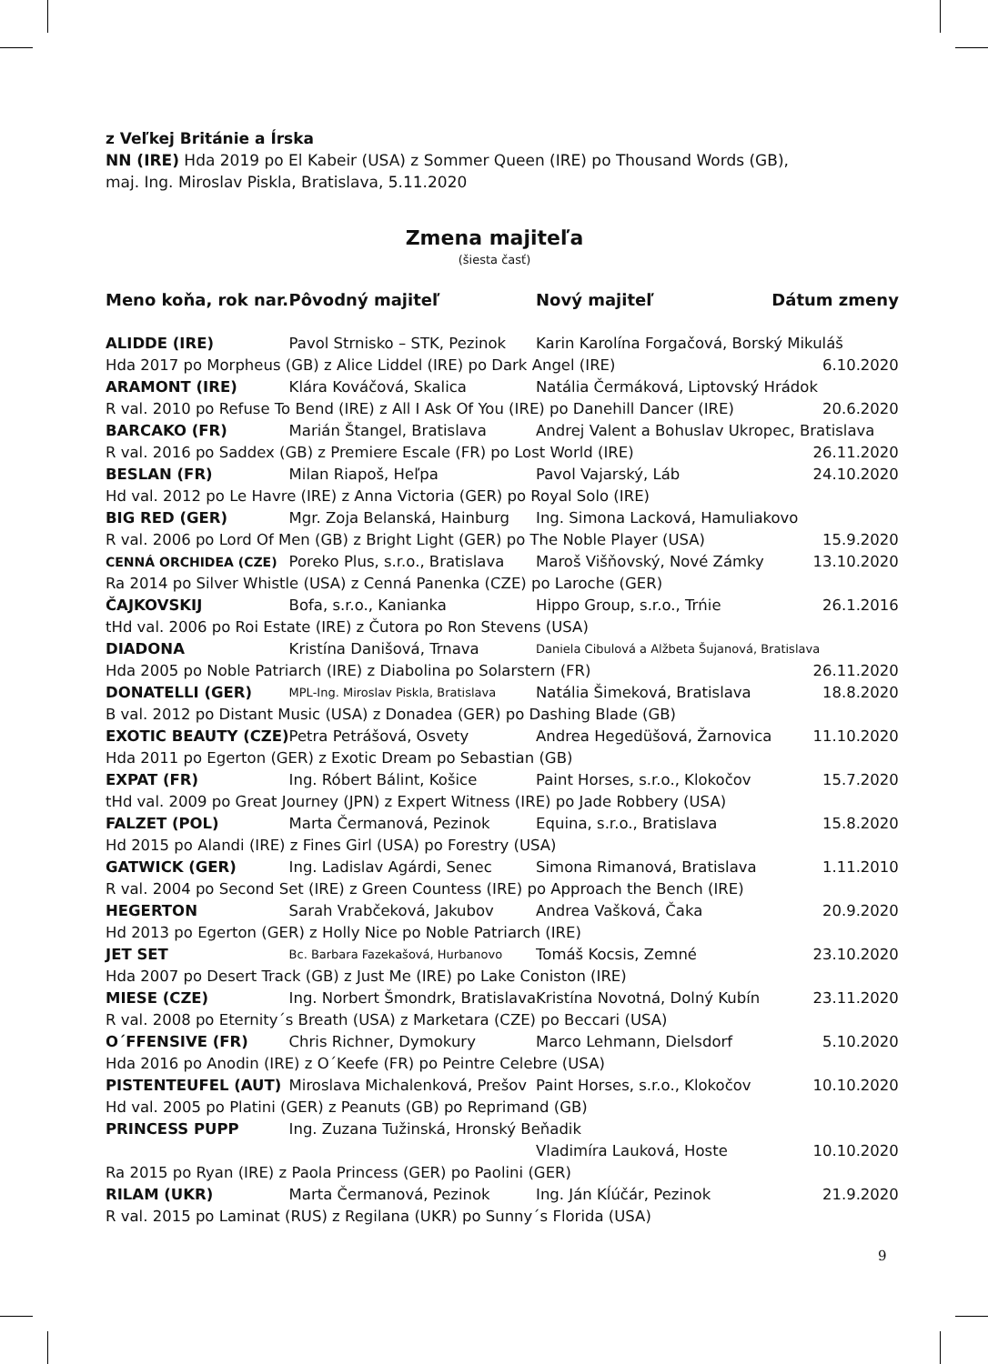z Veľkej Británie a Írska
NN (IRE) Hda 2019 po El Kabeir (USA) z Sommer Queen (IRE) po Thousand Words (GB),
maj. Ing. Miroslav Piskla, Bratislava, 5.11.2020
Zmena majiteľa
(šiesta časť)
| Meno koňa, rok nar. | Pôvodný majiteľ | Nový majiteľ | Dátum zmeny |
| --- | --- | --- | --- |
| ALIDDE (IRE) | Pavol Strnisko – STK, Pezinok | Karin Karolína Forgačová, Borský Mikuláš | |
| Hda 2017 po Morpheus (GB) z Alice Liddel (IRE) po Dark Angel (IRE) | | | 6.10.2020 |
| ARAMONT (IRE) | Klára Kováčová, Skalica | Natália Čermáková, Liptovský Hrádok | |
| R val. 2010 po Refuse To Bend (IRE) z All I Ask Of You (IRE) po Danehill Dancer (IRE) | | | 20.6.2020 |
| BARCAKO (FR) | Marián Štangel, Bratislava | Andrej Valent a Bohuslav Ukropec, Bratislava | |
| R val. 2016 po Saddex (GB) z Premiere Escale (FR) po Lost World (IRE) | | | 26.11.2020 |
| BESLAN (FR) | Milan Riapoš, Heľpa | Pavol Vajarský, Láb | 24.10.2020 |
| Hd val. 2012 po Le Havre (IRE) z Anna Victoria (GER) po Royal Solo (IRE) | | | |
| BIG RED (GER) | Mgr. Zoja Belanská, Hainburg | Ing. Simona Lacková, Hamuliakovo | |
| R val. 2006 po Lord Of Men (GB) z Bright Light (GER) po The Noble Player (USA) | | | 15.9.2020 |
| CENNÁ ORCHIDEA (CZE) | Poreko Plus, s.r.o., Bratislava | Maroš Višňovský, Nové Zámky | 13.10.2020 |
| Ra 2014 po Silver Whistle (USA) z Cenná Panenka (CZE) po Laroche (GER) | | | |
| ČAJKOVSKIJ | Bofa, s.r.o., Kanianka | Hippo Group, s.r.o., Trńie | 26.1.2016 |
| tHd val. 2006 po Roi Estate (IRE) z Čutora po Ron Stevens (USA) | | | |
| DIADONA | Kristína Danišová, Trnava | Daniela Cibulová a Alžbeta Šujanová, Bratislava | |
| Hda 2005 po Noble Patriarch (IRE) z Diabolina po Solarstern (FR) | | | 26.11.2020 |
| DONATELLI (GER) | MPL-Ing. Miroslav Piskla, Bratislava | Natália Šimeková, Bratislava | 18.8.2020 |
| B val. 2012 po Distant Music (USA) z Donadea (GER) po Dashing Blade (GB) | | | |
| EXOTIC BEAUTY (CZE) | Petra Petrášová, Osvety | Andrea Hegedüšová, Žarnovica | 11.10.2020 |
| Hda 2011 po Egerton (GER) z Exotic Dream po Sebastian (GB) | | | |
| EXPAT (FR) | Ing. Róbert Bálint, Košice | Paint Horses, s.r.o., Klokočov | 15.7.2020 |
| tHd val. 2009 po Great Journey (JPN) z Expert Witness (IRE) po Jade Robbery (USA) | | | |
| FALZET (POL) | Marta Čermanová, Pezinok | Equina, s.r.o., Bratislava | 15.8.2020 |
| Hd 2015 po Alandi (IRE) z Fines Girl (USA) po Forestry (USA) | | | |
| GATWICK (GER) | Ing. Ladislav Agárdi, Senec | Simona Rimanová, Bratislava | 1.11.2010 |
| R val. 2004 po Second Set (IRE) z Green Countess (IRE) po Approach the Bench (IRE) | | | |
| HEGERTON | Sarah Vrabčeková, Jakubov | Andrea Vašková, Čaka | 20.9.2020 |
| Hd 2013 po Egerton (GER) z Holly Nice po Noble Patriarch (IRE) | | | |
| JET SET | Bc. Barbara Fazekašová, Hurbanovo | Tomáš Kocsis, Zemné | 23.10.2020 |
| Hda 2007 po Desert Track (GB) z Just Me (IRE) po Lake Coniston (IRE) | | | |
| MIESE (CZE) | Ing. Norbert Šmondrk, Bratislava | Kristína Novotná, Dolný Kubín | 23.11.2020 |
| R val. 2008 po Eternity´s Breath (USA) z Marketara (CZE) po Beccari (USA) | | | |
| O´FFENSIVE (FR) | Chris Richner, Dymokury | Marco Lehmann, Dielsdorf | 5.10.2020 |
| Hda 2016 po Anodin (IRE) z O´Keefe (FR) po Peintre Celebre (USA) | | | |
| PISTENTEUFEL (AUT) | Miroslava Michalenková, Prešov | Paint Horses, s.r.o., Klokočov | 10.10.2020 |
| Hd val. 2005 po Platini (GER) z Peanuts (GB) po Reprimand (GB) | | | |
| PRINCESS PUPP | Ing. Zuzana Tužinská, Hronský Beňadik | | |
| | | Vladimíra Lauková, Hoste | 10.10.2020 |
| Ra 2015 po Ryan (IRE) z Paola Princess (GER) po Paolini (GER) | | | |
| RILAM (UKR) | Marta Čermanová, Pezinok | Ing. Ján Kĺúčár, Pezinok | 21.9.2020 |
| R val. 2015 po Laminat (RUS) z Regilana (UKR) po Sunny´s Florida (USA) | | | |
9